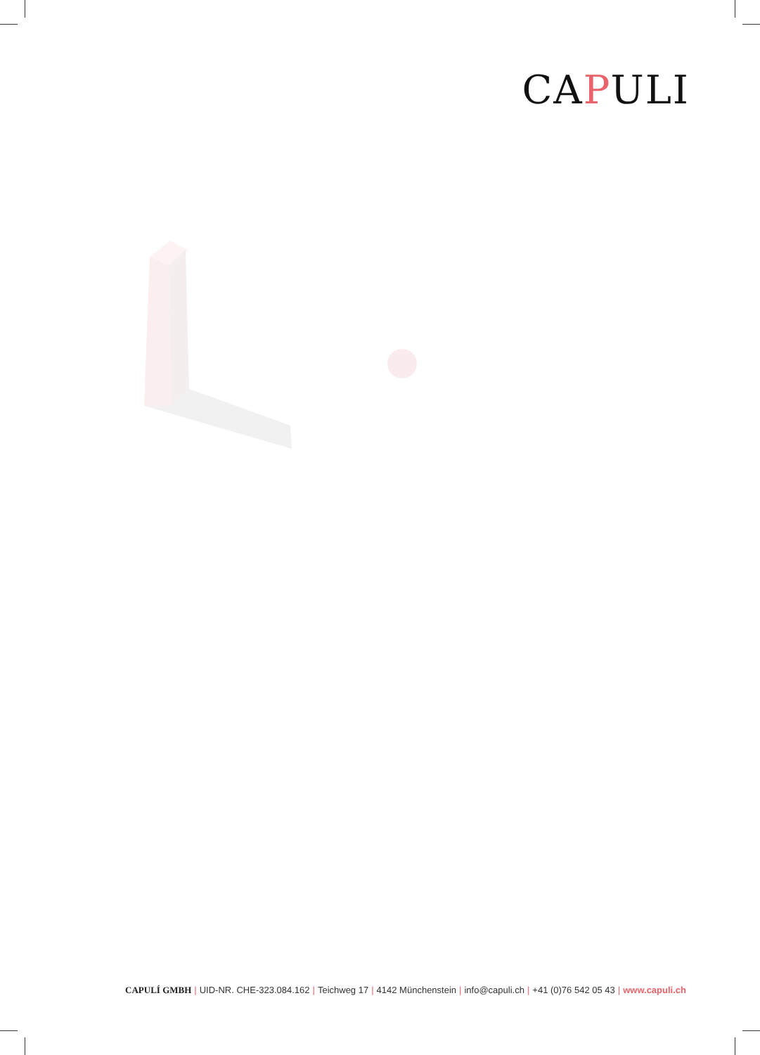CAPULI
CAPULÍ GMBH | UID-NR. CHE-323.084.162 | Teichweg 17 | 4142 Münchenstein | info@capuli.ch | +41 (0)76 542 05 43 | www.capuli.ch